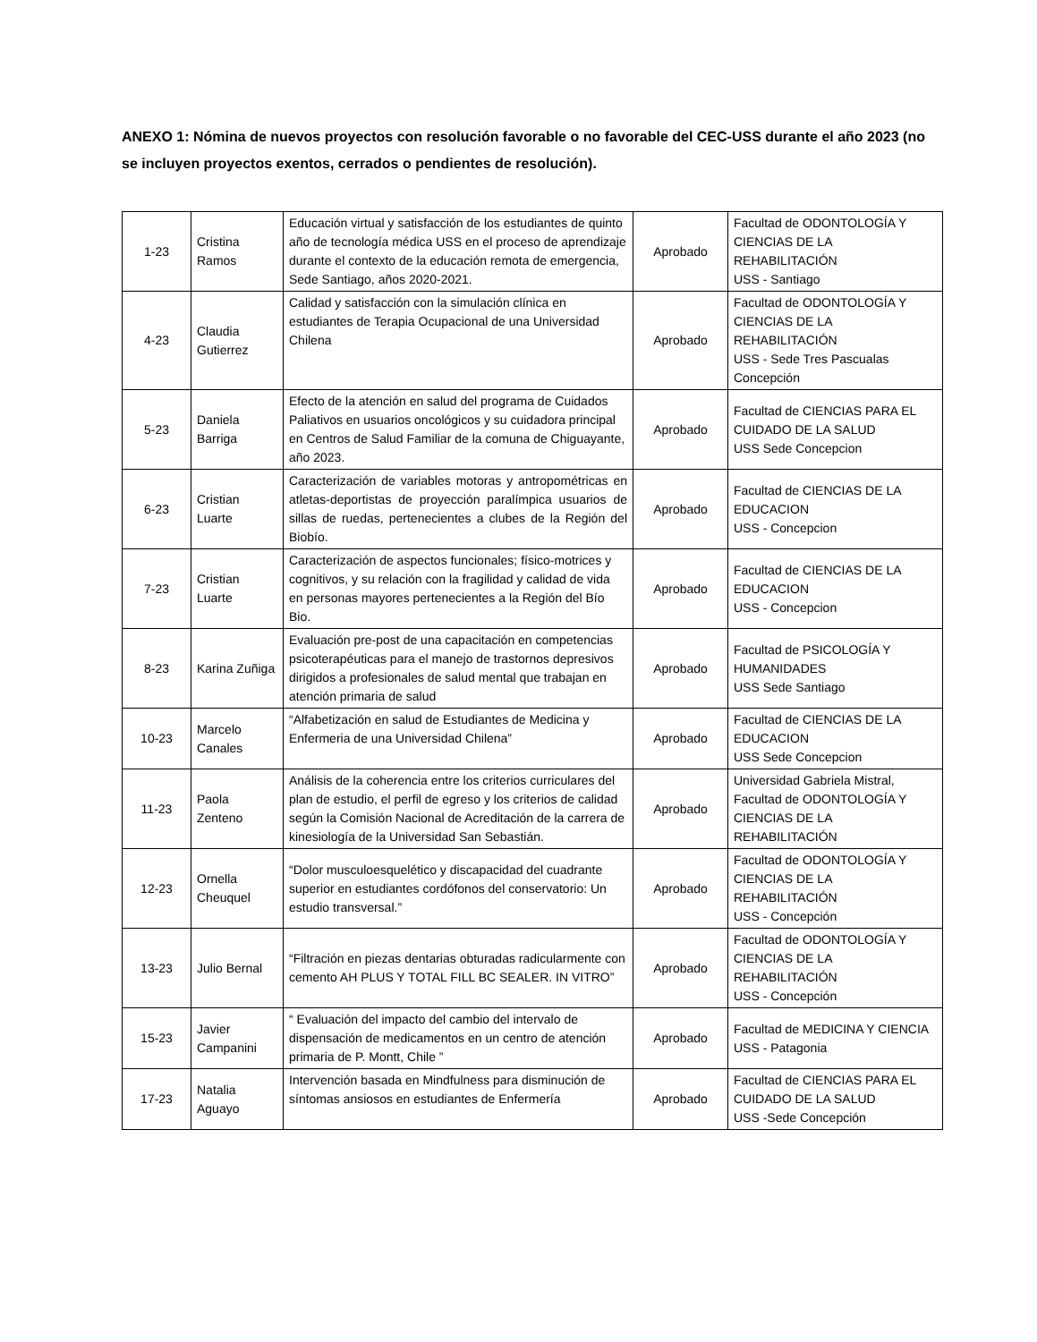ANEXO 1: Nómina de nuevos proyectos con resolución favorable o no favorable del CEC-USS durante el año 2023 (no se incluyen proyectos exentos, cerrados o pendientes de resolución).
| 1-23 | Cristina Ramos | Educación virtual y satisfacción de los estudiantes de quinto año de tecnología médica USS en el proceso de aprendizaje durante el contexto de la educación remota de emergencia, Sede Santiago, años 2020-2021. | Aprobado | Facultad de ODONTOLOGÍA Y CIENCIAS DE LA REHABILITACIÓN USS - Santiago |
| 4-23 | Claudia Gutierrez | Calidad y satisfacción con la simulación clínica en estudiantes de Terapia Ocupacional de una Universidad Chilena | Aprobado | Facultad de ODONTOLOGÍA Y CIENCIAS DE LA REHABILITACIÓN USS - Sede Tres Pascualas Concepción |
| 5-23 | Daniela Barriga | Efecto de la atención en salud del programa de Cuidados Paliativos en usuarios oncológicos y su cuidadora principal en Centros de Salud Familiar de la comuna de Chiguayante, año 2023. | Aprobado | Facultad de CIENCIAS PARA EL CUIDADO DE LA SALUD USS Sede Concepcion |
| 6-23 | Cristian Luarte | Caracterización de variables motoras y antropométricas en atletas-deportistas de proyección paralímpica usuarios de sillas de ruedas, pertenecientes a clubes de la Región del Biobío. | Aprobado | Facultad de CIENCIAS DE LA EDUCACION USS - Concepcion |
| 7-23 | Cristian Luarte | Caracterización de aspectos funcionales; físico-motrices y cognitivos, y su relación con la fragilidad y calidad de vida en personas mayores pertenecientes a la Región del Bío Bio. | Aprobado | Facultad de CIENCIAS DE LA EDUCACION USS - Concepcion |
| 8-23 | Karina Zuñiga | Evaluación pre-post de una capacitación en competencias psicoterapéuticas para el manejo de trastornos depresivos dirigidos a profesionales de salud mental que trabajan en atención primaria de salud | Aprobado | Facultad de PSICOLOGÍA Y HUMANIDADES USS Sede Santiago |
| 10-23 | Marcelo Canales | “Alfabetización en salud de Estudiantes de Medicina y Enfermeria de una Universidad Chilena” | Aprobado | Facultad de CIENCIAS DE LA EDUCACION USS Sede Concepcion |
| 11-23 | Paola Zenteno | Análisis de la coherencia entre los criterios curriculares del plan de estudio, el perfil de egreso y los criterios de calidad según la Comisión Nacional de Acreditación de la carrera de kinesiología de la Universidad San Sebastián. | Aprobado | Universidad Gabriela Mistral, Facultad de ODONTOLOGÍA Y CIENCIAS DE LA REHABILITACIÓN |
| 12-23 | Ornella Cheuquel | “Dolor musculoesquelético y discapacidad del cuadrante superior en estudiantes cordófonos del conservatorio: Un estudio transversal.” | Aprobado | Facultad de ODONTOLOGÍA Y CIENCIAS DE LA REHABILITACIÓN USS - Concepción |
| 13-23 | Julio Bernal | “Filtración en piezas dentarias obturadas radicularmente con cemento AH PLUS Y TOTAL FILL BC SEALER. IN VITRO” | Aprobado | Facultad de ODONTOLOGÍA Y CIENCIAS DE LA REHABILITACIÓN USS - Concepción |
| 15-23 | Javier Campanini | “ Evaluación del impacto del cambio del intervalo de dispensación de medicamentos en un centro de atención primaria de P. Montt, Chile ” | Aprobado | Facultad de MEDICINA Y CIENCIA USS - Patagonia |
| 17-23 | Natalia Aguayo | Intervención basada en Mindfulness para disminución de síntomas ansiosos en estudiantes de Enfermería | Aprobado | Facultad de CIENCIAS PARA EL CUIDADO DE LA SALUD USS -Sede Concepción |